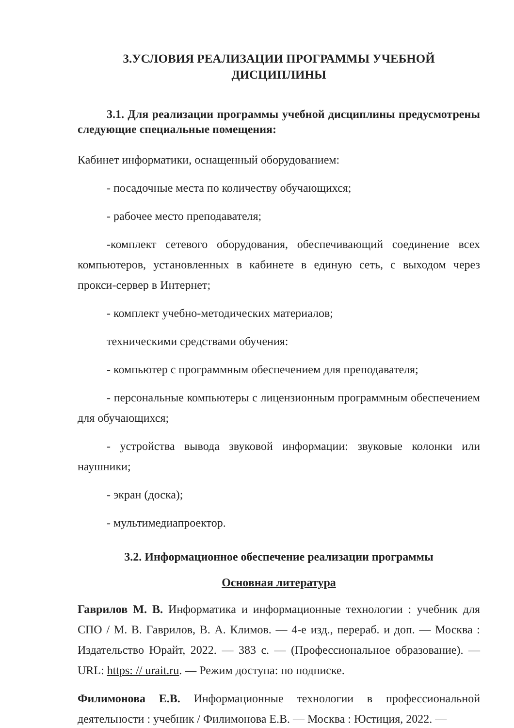3.УСЛОВИЯ РЕАЛИЗАЦИИ ПРОГРАММЫ УЧЕБНОЙ
ДИСЦИПЛИНЫ
3.1. Для реализации программы учебной дисциплины предусмотрены следующие специальные помещения:
Кабинет информатики, оснащенный оборудованием:
- посадочные места по количеству обучающихся;
- рабочее место преподавателя;
-комплект сетевого оборудования, обеспечивающий соединение всех компьютеров, установленных в кабинете в единую сеть, с выходом через прокси-сервер в Интернет;
- комплект учебно-методических материалов;
техническими средствами обучения:
- компьютер с программным обеспечением для преподавателя;
- персональные компьютеры с лицензионным программным обеспечением для обучающихся;
- устройства вывода звуковой информации: звуковые колонки или наушники;
- экран (доска);
- мультимедиапроектор.
3.2. Информационное обеспечение реализации программы
Основная литература
Гаврилов М. В. Информатика и информационные технологии : учебник для СПО / М. В. Гаврилов, В. А. Климов. — 4-е изд., перераб. и доп. — Москва : Издательство Юрайт, 2022. — 383 с. — (Профессиональное образование). — URL: https: // urait.ru. — Режим доступа: по подписке.
Филимонова Е.В. Информационные технологии в профессиональной деятельности : учебник / Филимонова Е.В. — Москва : Юстиция, 2022. —